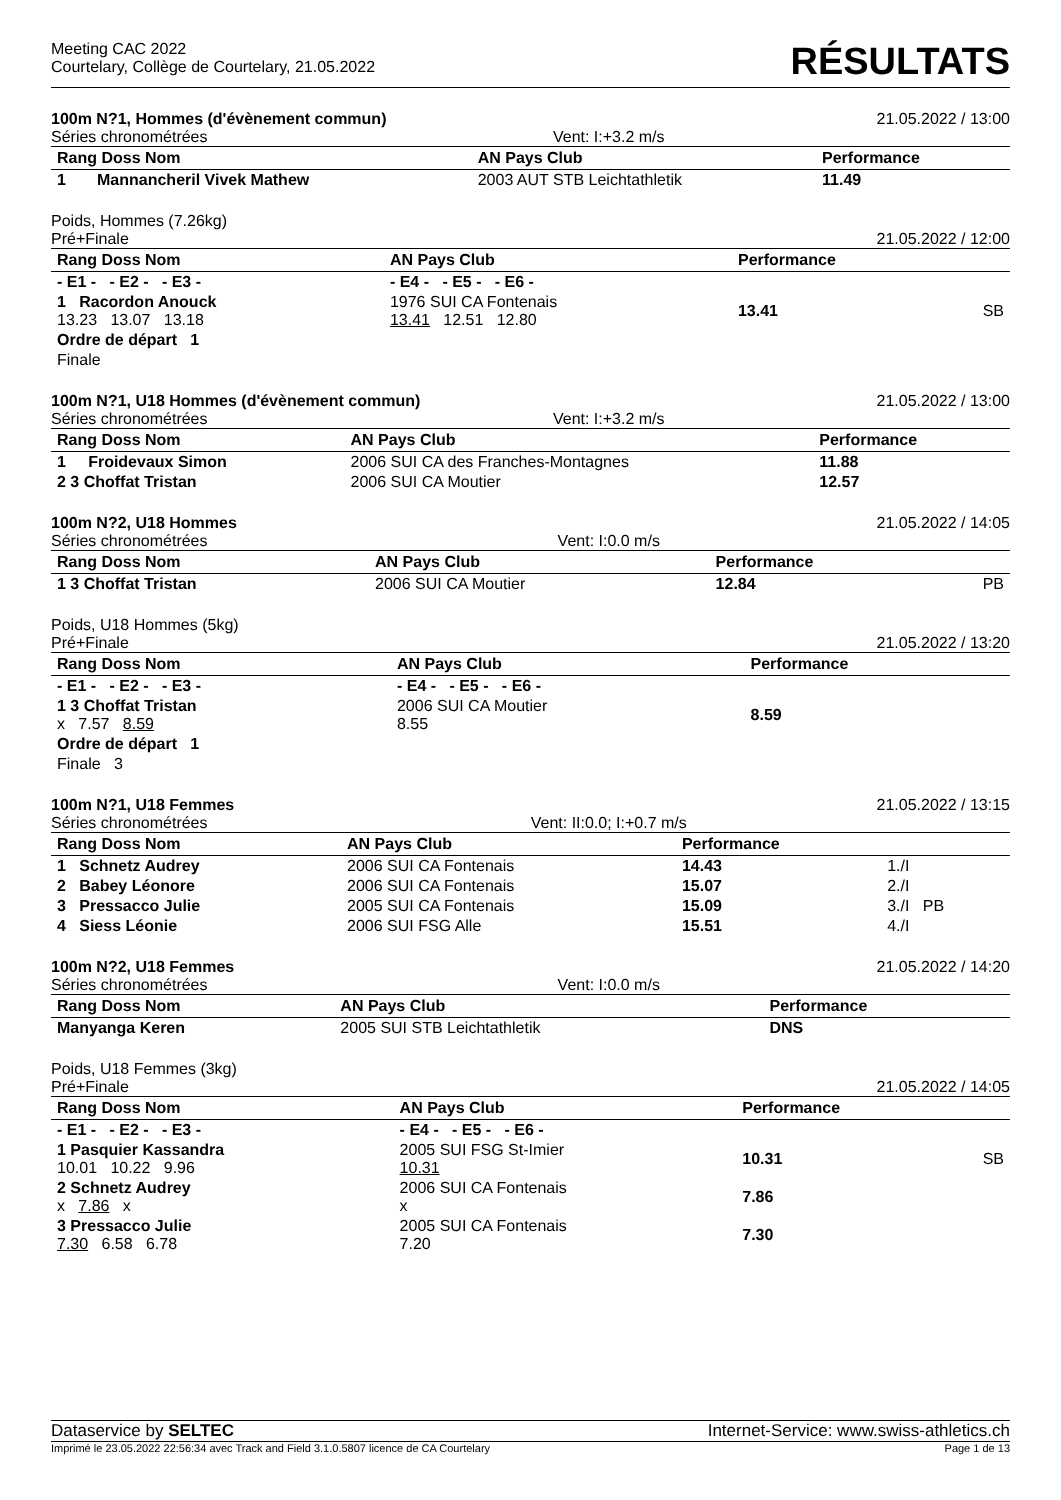Meeting CAC 2022
Courtelary, Collège de Courtelary, 21.05.2022
RÉSULTATS
100m N?1, Hommes (d'évènement commun) 21.05.2022 / 13:00
Séries chronométrées Vent: I:+3.2 m/s
| Rang Doss Nom | AN Pays Club | Performance | |
| --- | --- | --- | --- |
| 1 Mannancheril Vivek Mathew | 2003 AUT STB Leichtathletik | 11.49 | |
Poids, Hommes (7.26kg)
Pré+Finale 21.05.2022 / 12:00
| Rang Doss Nom | AN Pays Club | Performance | |
| --- | --- | --- | --- |
| - E1 - - E2 - - E3 - | - E4 - - E5 - - E6 - | | |
| 1 Racordon Anouck 13.23 13.07 13.18 | 1976 SUI CA Fontenais 13.41 12.51 12.80 | 13.41 | SB |
| Ordre de départ 1 | | | |
| Finale | | | |
100m N?1, U18 Hommes (d'évènement commun) 21.05.2022 / 13:00
Séries chronométrées Vent: I:+3.2 m/s
| Rang Doss Nom | AN Pays Club | Performance | |
| --- | --- | --- | --- |
| 1 Froidevaux Simon | 2006 SUI CA des Franches-Montagnes | 11.88 | |
| 2 3 Choffat Tristan | 2006 SUI CA Moutier | 12.57 | |
100m N?2, U18 Hommes 21.05.2022 / 14:05
Séries chronométrées Vent: I:0.0 m/s
| Rang Doss Nom | AN Pays Club | Performance | |
| --- | --- | --- | --- |
| 1 3 Choffat Tristan | 2006 SUI CA Moutier | 12.84 | PB |
Poids, U18 Hommes (5kg)
Pré+Finale 21.05.2022 / 13:20
| Rang Doss Nom | AN Pays Club | Performance | |
| --- | --- | --- | --- |
| - E1 - - E2 - - E3 - | - E4 - - E5 - - E6 - | | |
| 1 3 Choffat Tristan x 7.57 8.59 | 2006 SUI CA Moutier 8.55 | 8.59 | |
| Ordre de départ 1 | | | |
| Finale 3 | | | |
100m N?1, U18 Femmes 21.05.2022 / 13:15
Séries chronométrées Vent: II:0.0; I:+0.7 m/s
| Rang Doss Nom | AN Pays Club | Performance | |
| --- | --- | --- | --- |
| 1 Schnetz Audrey | 2006 SUI CA Fontenais | 14.43 | 1./I |
| 2 Babey Léonore | 2006 SUI CA Fontenais | 15.07 | 2./I |
| 3 Pressacco Julie | 2005 SUI CA Fontenais | 15.09 | 3./I PB |
| 4 Siess Léonie | 2006 SUI FSG Alle | 15.51 | 4./I |
100m N?2, U18 Femmes 21.05.2022 / 14:20
Séries chronométrées Vent: I:0.0 m/s
| Rang Doss Nom | AN Pays Club | Performance | |
| --- | --- | --- | --- |
| Manyanga Keren | 2005 SUI STB Leichtathletik | DNS | |
Poids, U18 Femmes (3kg)
Pré+Finale 21.05.2022 / 14:05
| Rang Doss Nom | AN Pays Club | Performance | |
| --- | --- | --- | --- |
| - E1 - - E2 - - E3 - | - E4 - - E5 - - E6 - | | |
| 1 Pasquier Kassandra 10.01 10.22 9.96 | 2005 SUI FSG St-Imier 10.31 | 10.31 | SB |
| 2 Schnetz Audrey x 7.86 x | 2006 SUI CA Fontenais x | 7.86 | |
| 3 Pressacco Julie 7.30 6.58 6.78 | 2005 SUI CA Fontenais 7.20 | 7.30 | |
Dataservice by SELTEC Internet-Service: www.swiss-athletics.ch
Imprimé le 23.05.2022 22:56:34 avec Track and Field 3.1.0.5807 licence de CA Courtelary Page 1 de 13